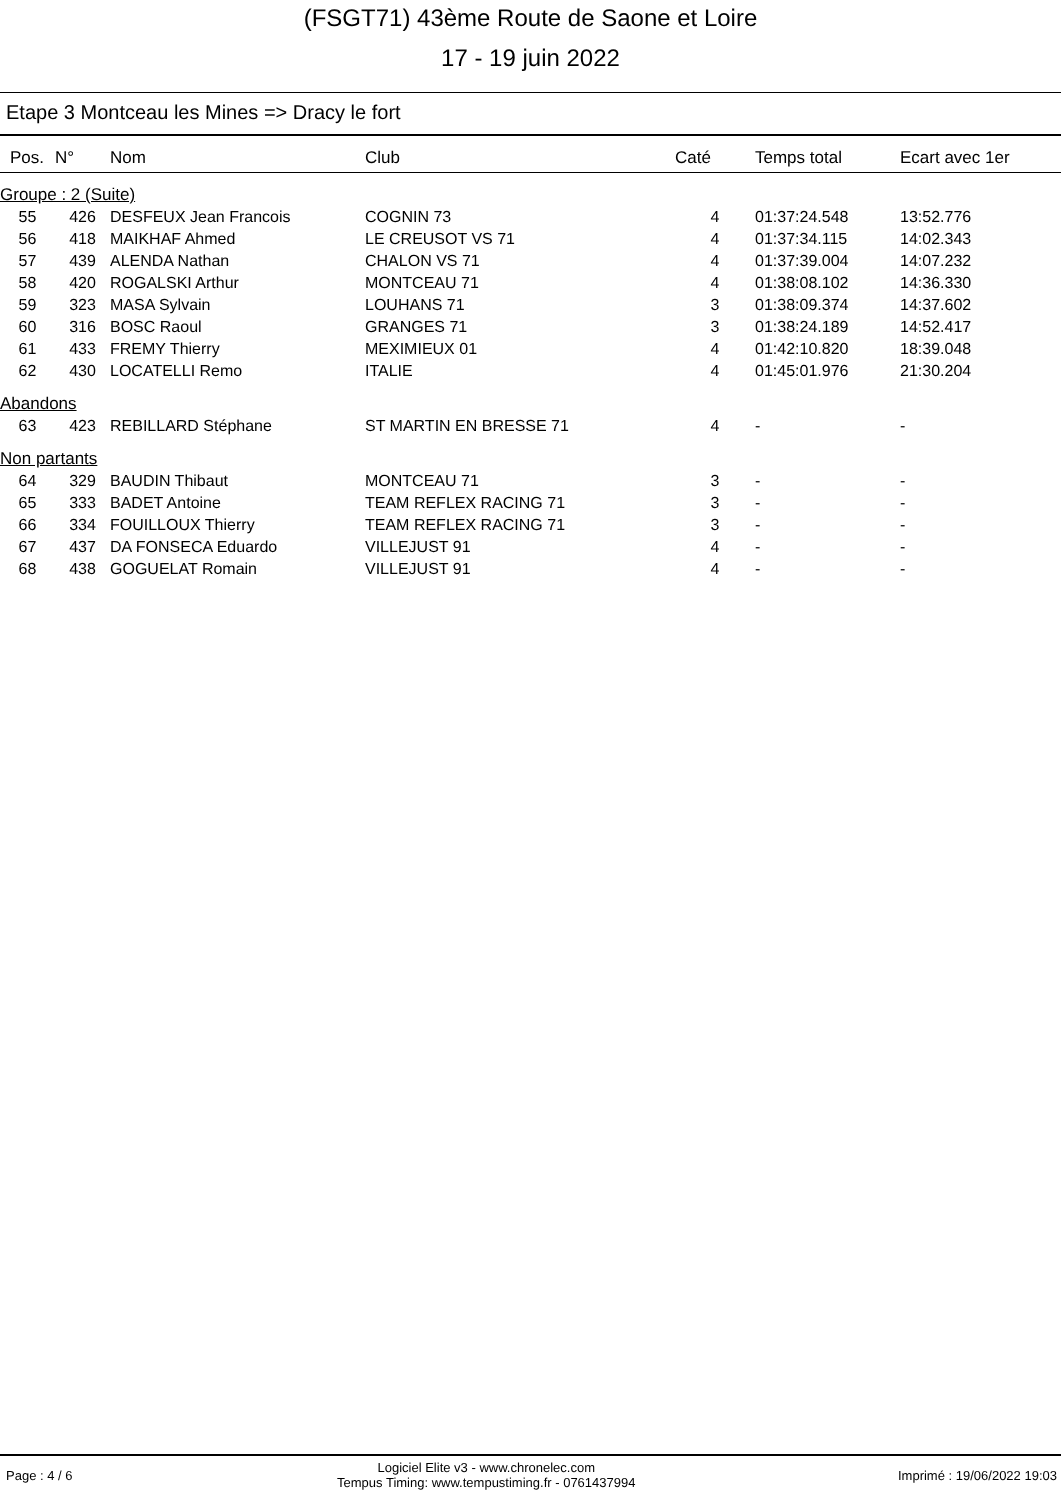(FSGT71) 43ème Route de Saone et Loire
17 - 19 juin 2022
Etape 3 Montceau les Mines => Dracy le fort
| Pos. | N° | Nom | Club | Caté | Temps total | Ecart avec 1er |
| --- | --- | --- | --- | --- | --- | --- |
| Groupe : 2 (Suite) | | | | | | |
| 55 | 426 | DESFEUX Jean Francois | COGNIN 73 | 4 | 01:37:24.548 | 13:52.776 |
| 56 | 418 | MAIKHAF Ahmed | LE CREUSOT VS 71 | 4 | 01:37:34.115 | 14:02.343 |
| 57 | 439 | ALENDA Nathan | CHALON VS 71 | 4 | 01:37:39.004 | 14:07.232 |
| 58 | 420 | ROGALSKI Arthur | MONTCEAU 71 | 4 | 01:38:08.102 | 14:36.330 |
| 59 | 323 | MASA Sylvain | LOUHANS 71 | 3 | 01:38:09.374 | 14:37.602 |
| 60 | 316 | BOSC Raoul | GRANGES 71 | 3 | 01:38:24.189 | 14:52.417 |
| 61 | 433 | FREMY Thierry | MEXIMIEUX 01 | 4 | 01:42:10.820 | 18:39.048 |
| 62 | 430 | LOCATELLI Remo | ITALIE | 4 | 01:45:01.976 | 21:30.204 |
| Abandons | | | | | | |
| 63 | 423 | REBILLARD Stéphane | ST MARTIN EN BRESSE 71 | 4 | - | - |
| Non partants | | | | | | |
| 64 | 329 | BAUDIN Thibaut | MONTCEAU 71 | 3 | - | - |
| 65 | 333 | BADET Antoine | TEAM REFLEX RACING 71 | 3 | - | - |
| 66 | 334 | FOUILLOUX Thierry | TEAM REFLEX RACING 71 | 3 | - | - |
| 67 | 437 | DA FONSECA Eduardo | VILLEJUST 91 | 4 | - | - |
| 68 | 438 | GOGUELAT Romain | VILLEJUST 91 | 4 | - | - |
Page : 4 / 6
Logiciel Elite v3 - www.chronelec.com
Tempus Timing: www.tempustiming.fr - 0761437994
Imprimé : 19/06/2022 19:03